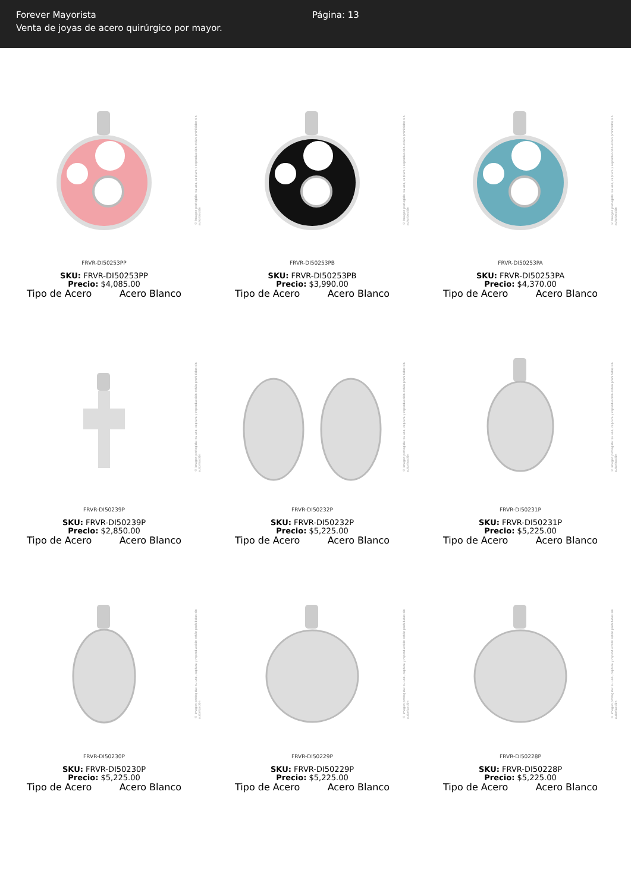Forever Mayorista
Venta de joyas de acero quirúrgico por mayor.
Página: 13
© Imagen protegida: su uso, captura y reproducción están prohibidos sin autorización
FRVR-DI50253PP
SKU: FRVR-DI50253PP
Precio: $4,085.00
Tipo de Acero Acero Blanco
© Imagen protegida: su uso, captura y reproducción están prohibidos sin autorización
FRVR-DI50253PB
SKU: FRVR-DI50253PB
Precio: $3,990.00
Tipo de Acero Acero Blanco
© Imagen protegida: su uso, captura y reproducción están prohibidos sin autorización
FRVR-DI50253PA
SKU: FRVR-DI50253PA
Precio: $4,370.00
Tipo de Acero Acero Blanco
© Imagen protegida: su uso, captura y reproducción están prohibidos sin autorización
FRVR-DI50239P
SKU: FRVR-DI50239P
Precio: $2,850.00
Tipo de Acero Acero Blanco
© Imagen protegida: su uso, captura y reproducción están prohibidos sin autorización
FRVR-DI50232P
SKU: FRVR-DI50232P
Precio: $5,225.00
Tipo de Acero Acero Blanco
© Imagen protegida: su uso, captura y reproducción están prohibidos sin autorización
FRVR-DI50231P
SKU: FRVR-DI50231P
Precio: $5,225.00
Tipo de Acero Acero Blanco
© Imagen protegida: su uso, captura y reproducción están prohibidos sin autorización
FRVR-DI50230P
SKU: FRVR-DI50230P
Precio: $5,225.00
Tipo de Acero Acero Blanco
© Imagen protegida: su uso, captura y reproducción están prohibidos sin autorización
FRVR-DI50229P
SKU: FRVR-DI50229P
Precio: $5,225.00
Tipo de Acero Acero Blanco
© Imagen protegida: su uso, captura y reproducción están prohibidos sin autorización
FRVR-DI50228P
SKU: FRVR-DI50228P
Precio: $5,225.00
Tipo de Acero Acero Blanco